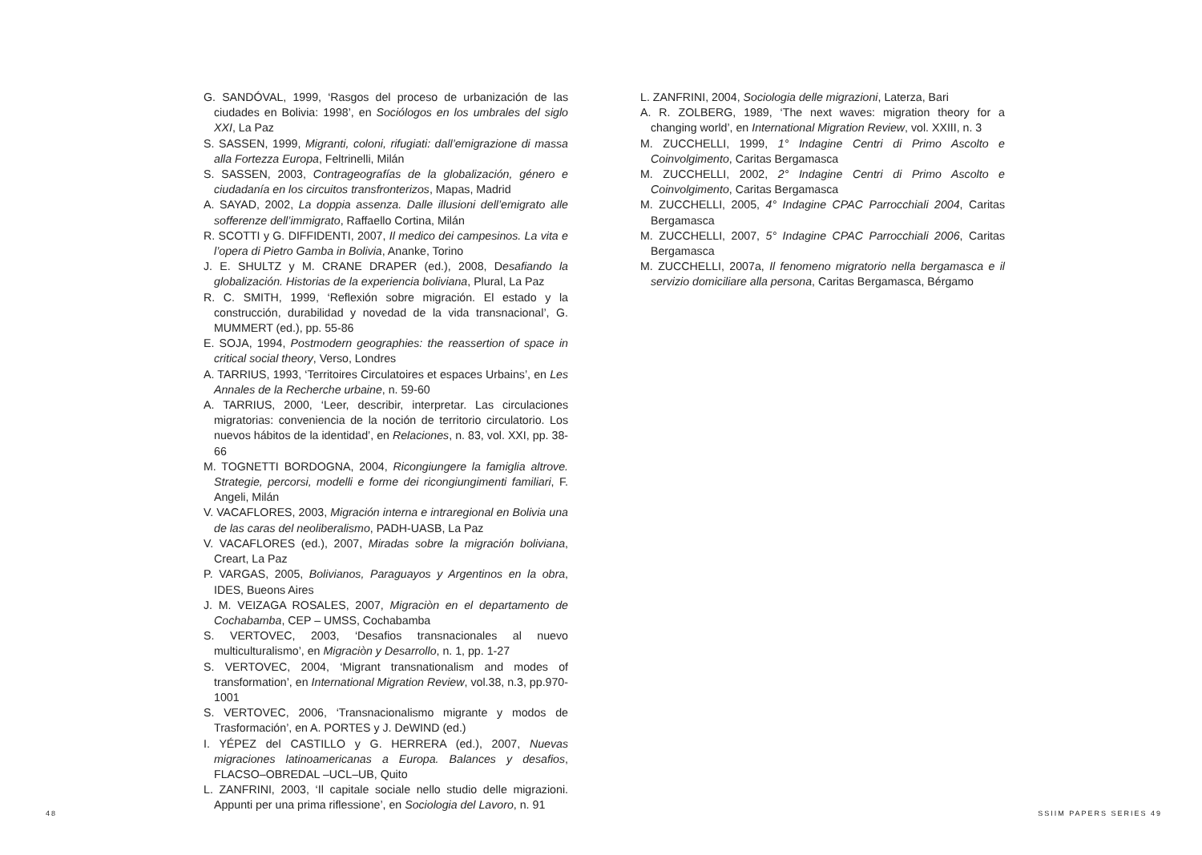G. SANDÓVAL, 1999, ‘Rasgos del proceso de urbanización de las ciudades en Bolivia: 1998’, en Sociólogos en los umbrales del siglo XXI, La Paz
S. SASSEN, 1999, Migranti, coloni, rifugiati: dall’emigrazione di massa alla Fortezza Europa, Feltrinelli, Milán
S. SASSEN, 2003, Contrageografías de la globalización, género e ciudadanía en los circuitos transfronterizos, Mapas, Madrid
A. SAYAD, 2002, La doppia assenza. Dalle illusioni dell’emigrato alle sofferenze dell’immigrato, Raffaello Cortina, Milán
R. SCOTTI y G. DIFFIDENTI, 2007, Il medico dei campesinos. La vita e l’opera di Pietro Gamba in Bolivia, Ananke, Torino
J. E. SHULTZ y M. CRANE DRAPER (ed.), 2008, Desafiando la globalización. Historias de la experiencia boliviana, Plural, La Paz
R. C. SMITH, 1999, ‘Reflexión sobre migración. El estado y la construcción, durabilidad y novedad de la vida transnacional’, G. MUMMERT (ed.), pp. 55-86
E. SOJA, 1994, Postmodern geographies: the reassertion of space in critical social theory, Verso, Londres
A. TARRIUS, 1993, ‘Territoires Circulatoires et espaces Urbains’, en Les Annales de la Recherche urbaine, n. 59-60
A. TARRIUS, 2000, ‘Leer, describir, interpretar. Las circulaciones migratorias: conveniencia de la noción de territorio circulatorio. Los nuevos hábitos de la identidad’, en Relaciones, n. 83, vol. XXI, pp. 38-66
M. TOGNETTI BORDOGNA, 2004, Ricongiungere la famiglia altrove. Strategie, percorsi, modelli e forme dei ricongiungimenti familiari, F. Angeli, Milán
V. VACAFLORES, 2003, Migración interna e intraregional en Bolivia una de las caras del neoliberalismo, PADH-UASB, La Paz
V. VACAFLORES (ed.), 2007, Miradas sobre la migración boliviana, Creart, La Paz
P. VARGAS, 2005, Bolivianos, Paraguayos y Argentinos en la obra, IDES, Bueons Aires
J. M. VEIZAGA ROSALES, 2007, Migraciòn en el departamento de Cochabamba, CEP – UMSS, Cochabamba
S. VERTOVEC, 2003, ‘Desafios transnacionales al nuevo multiculturalismo’, en Migraciòn y Desarrollo, n. 1, pp. 1-27
S. VERTOVEC, 2004, ‘Migrant transnationalism and modes of transformation’, en International Migration Review, vol.38, n.3, pp.970-1001
S. VERTOVEC, 2006, ‘Transnacionalismo migrante y modos de Trasformación’, en A. PORTES y J. DeWIND (ed.)
I. YÉPEZ del CASTILLO y G. HERRERA (ed.), 2007, Nuevas migraciones latinoamericanas a Europa. Balances y desafios, FLACSO–OBREDAL –UCL–UB, Quito
L. ZANFRINI, 2003, ‘Il capitale sociale nello studio delle migrazioni. Appunti per una prima riflessione’, en Sociologia del Lavoro, n. 91
L. ZANFRINI, 2004, Sociologia delle migrazioni, Laterza, Bari
A. R. ZOLBERG, 1989, ‘The next waves: migration theory for a changing world’, en International Migration Review, vol. XXIII, n. 3
M. ZUCCHELLI, 1999, 1° Indagine Centri di Primo Ascolto e Coinvolgimento, Caritas Bergamasca
M. ZUCCHELLI, 2002, 2° Indagine Centri di Primo Ascolto e Coinvolgimento, Caritas Bergamasca
M. ZUCCHELLI, 2005, 4° Indagine CPAC Parrocchiali 2004, Caritas Bergamasca
M. ZUCCHELLI, 2007, 5° Indagine CPAC Parrocchiali 2006, Caritas Bergamasca
M. ZUCCHELLI, 2007a, Il fenomeno migratorio nella bergamasca e il servizio domiciliare alla persona, Caritas Bergamasca, Bérgamo
48 SSIIM PAPERS SERIES 49